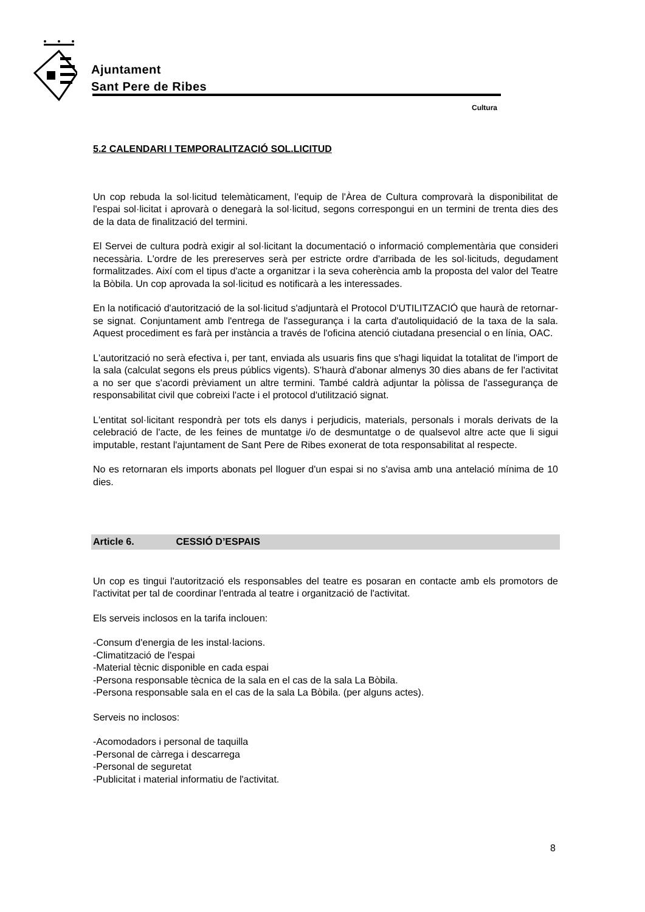Ajuntament
Sant Pere de Ribes
Cultura
5.2 CALENDARI I TEMPORALITZACIÓ SOL.LICITUD
Un cop rebuda la sol·licitud telemàticament, l'equip de l'Àrea de Cultura comprovarà la disponibilitat de l'espai sol·licitat i aprovarà o denegarà la sol·licitud, segons correspongui en un termini de trenta dies des de la data de finalització del termini.
El Servei de cultura podrà exigir al sol·licitant la documentació o informació complementària que consideri necessària. L'ordre de les prereserves serà per estricte ordre d'arribada de les sol·licituds, degudament formalitzades. Així com el tipus d'acte a organitzar i la seva coherència amb la proposta del valor del Teatre la Bòbila. Un cop aprovada la sol·licitud es notificarà a les interessades.
En la notificació d'autorització de la sol·licitud s'adjuntarà el Protocol D'UTILITZACIÓ que haurà de retornar-se signat. Conjuntament amb l'entrega de l'assegurança i la carta d'autoliquidació de la taxa de la sala. Aquest procediment es farà per instància a través de l'oficina atenció ciutadana presencial o en línia, OAC.
L'autorització no serà efectiva i, per tant, enviada als usuaris fins que s'hagi liquidat la totalitat de l'import de la sala (calculat segons els preus públics vigents). S'haurà d'abonar almenys 30 dies abans de fer l'activitat a no ser que s'acordi prèviament un altre termini. També caldrà adjuntar la pòlissa de l'assegurança de responsabilitat civil que cobreixi l'acte i el protocol d'utilització signat.
L'entitat sol·licitant respondrà per tots els danys i perjudicis, materials, personals i morals derivats de la celebració de l'acte, de les feines de muntatge i/o de desmuntatge o de qualsevol altre acte que li sigui imputable, restant l'ajuntament de Sant Pere de Ribes exonerat de tota responsabilitat al respecte.
No es retornaran els imports abonats pel lloguer d'un espai si no s'avisa amb una antelació mínima de 10 dies.
Article 6. CESSIÓ D’ESPAIS
Un cop es tingui l'autorització els responsables del teatre es posaran en contacte amb els promotors de l'activitat per tal de coordinar l'entrada al teatre i organització de l'activitat.
Els serveis inclosos en la tarifa inclouen:
-Consum d'energia de les instal·lacions.
-Climatització de l'espai
-Material tècnic disponible en cada espai
-Persona responsable tècnica de la sala en el cas de la sala La Bòbila.
-Persona responsable sala en el cas de la sala La Bòbila. (per alguns actes).
Serveis no inclosos:
-Acomodadors i personal de taquilla
-Personal de càrrega i descarrega
-Personal de seguretat
-Publicitat i material informatiu de l'activitat.
8